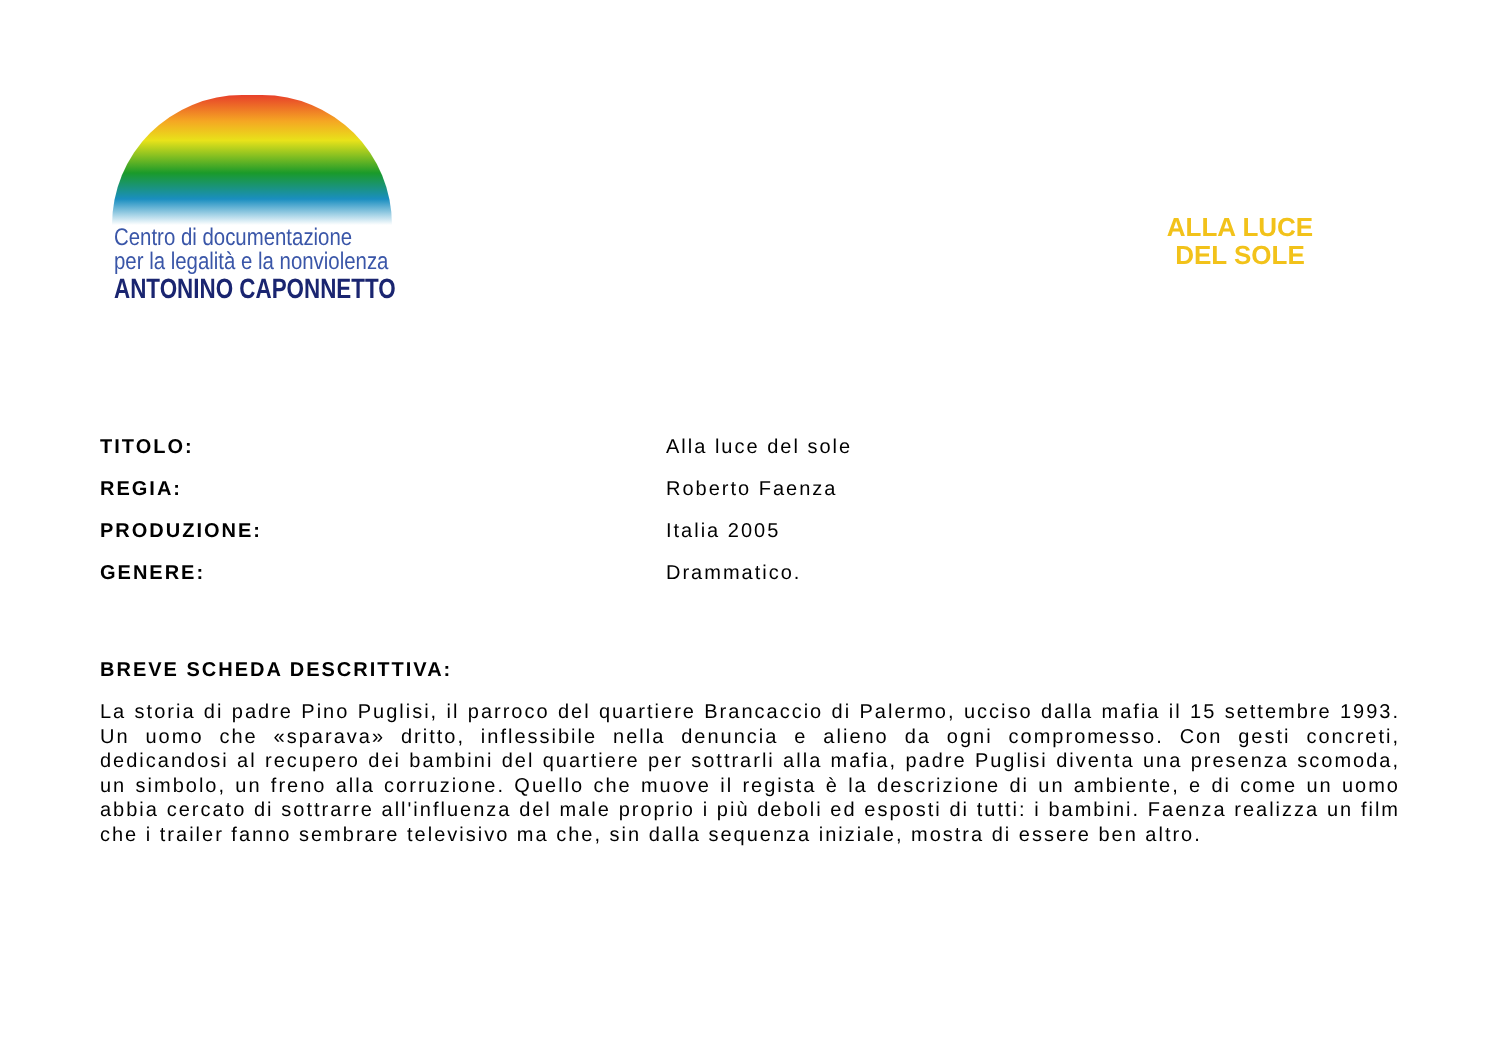Centro di documentazione
per la legalità e la nonviolenza
ANTONINO CAPONNETTO
ALLA LUCE
DEL SOLE
TITOLO: Alla luce del sole
REGIA: Roberto Faenza
PRODUZIONE: Italia 2005
GENERE: Drammatico.
BREVE SCHEDA DESCRITTIVA:
La storia di padre Pino Puglisi, il parroco del quartiere Brancaccio di Palermo, ucciso dalla mafia il 15 settembre 1993. Un uomo che «sparava» dritto, inflessibile nella denuncia e alieno da ogni compromesso. Con gesti concreti, dedicandosi al recupero dei bambini del quartiere per sottrarli alla mafia, padre Puglisi diventa una presenza scomoda, un simbolo, un freno alla corruzione. Quello che muove il regista è la descrizione di un ambiente, e di come un uomo abbia cercato di sottrarre all'influenza del male proprio i più deboli ed esposti di tutti: i bambini. Faenza realizza un film che i trailer fanno sembrare televisivo ma che, sin dalla sequenza iniziale, mostra di essere ben altro.